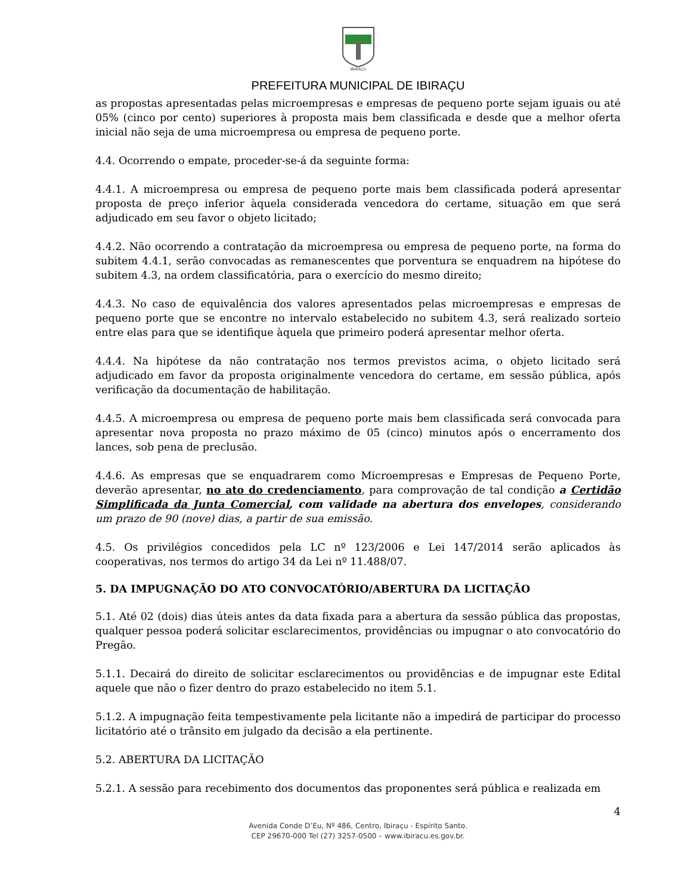IBIRAÇU
PREFEITURA MUNICIPAL DE IBIRAÇU
as propostas apresentadas pelas microempresas e empresas de pequeno porte sejam iguais ou até 05% (cinco por cento) superiores à proposta mais bem classificada e desde que a melhor oferta inicial não seja de uma microempresa ou empresa de pequeno porte.
4.4. Ocorrendo o empate, proceder-se-á da seguinte forma:
4.4.1. A microempresa ou empresa de pequeno porte mais bem classificada poderá apresentar proposta de preço inferior àquela considerada vencedora do certame, situação em que será adjudicado em seu favor o objeto licitado;
4.4.2. Não ocorrendo a contratação da microempresa ou empresa de pequeno porte, na forma do subitem 4.4.1, serão convocadas as remanescentes que porventura se enquadrem na hipótese do subitem 4.3, na ordem classificatória, para o exercício do mesmo direito;
4.4.3. No caso de equivalência dos valores apresentados pelas microempresas e empresas de pequeno porte que se encontre no intervalo estabelecido no subitem 4.3, será realizado sorteio entre elas para que se identifique àquela que primeiro poderá apresentar melhor oferta.
4.4.4. Na hipótese da não contratação nos termos previstos acima, o objeto licitado será adjudicado em favor da proposta originalmente vencedora do certame, em sessão pública, após verificação da documentação de habilitação.
4.4.5. A microempresa ou empresa de pequeno porte mais bem classificada será convocada para apresentar nova proposta no prazo máximo de 05 (cinco) minutos após o encerramento dos lances, sob pena de preclusão.
4.4.6. As empresas que se enquadrarem como Microempresas e Empresas de Pequeno Porte, deverão apresentar, no ato do credenciamento, para comprovação de tal condição a Certidão Simplificada da Junta Comercial, com validade na abertura dos envelopes, considerando um prazo de 90 (nove) dias, a partir de sua emissão.
4.5. Os privilégios concedidos pela LC nº 123/2006 e Lei 147/2014 serão aplicados às cooperativas, nos termos do artigo 34 da Lei nº 11.488/07.
5. DA IMPUGNAÇÃO DO ATO CONVOCATÓRIO/ABERTURA DA LICITAÇÃO
5.1. Até 02 (dois) dias úteis antes da data fixada para a abertura da sessão pública das propostas, qualquer pessoa poderá solicitar esclarecimentos, providências ou impugnar o ato convocatório do Pregão.
5.1.1. Decairá do direito de solicitar esclarecimentos ou providências e de impugnar este Edital aquele que não o fizer dentro do prazo estabelecido no item 5.1.
5.1.2. A impugnação feita tempestivamente pela licitante não a impedirá de participar do processo licitatório até o trânsito em julgado da decisão a ela pertinente.
5.2. ABERTURA DA LICITAÇÃO
5.2.1. A sessão para recebimento dos documentos das proponentes será pública e realizada em
4
Avenida Conde D’Eu, Nº 486, Centro, Ibiraçu - Espírito Santo.
CEP 29670-000 Tel (27) 3257-0500 – www.ibiracu.es.gov.br.